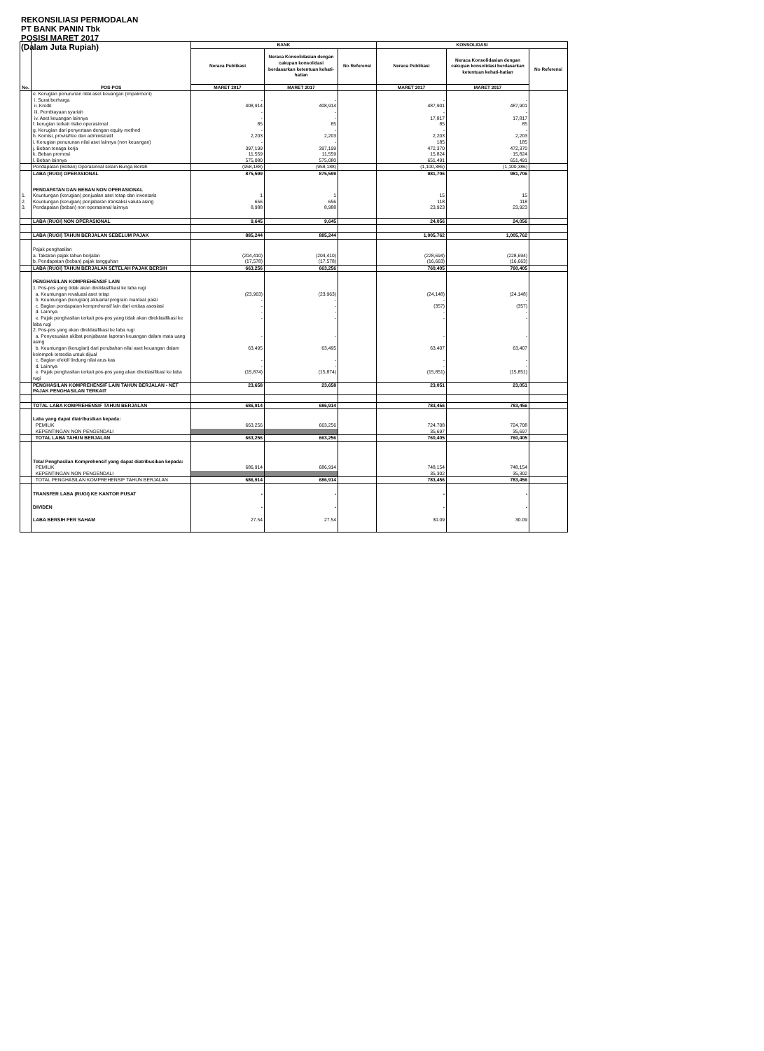REKONSILIASI PERMODALAN
PT BANK PANIN Tbk
POSISI MARET 2017
(Dalam Juta Rupiah)
| No. | POS-POS | BANK | | | KONSOLIDASI | | |
| --- | --- | --- | --- | --- | --- | --- | --- |
| | | Neraca Publikasi | Neraca Konsolidasian dengan cakupan konsolidasi berdasarkan ketentuan kehati-hatian | No Referensi | Neraca Publikasi | Neraca Konsolidasian dengan cakupan konsolidasi berdasarkan ketentuan kehati-hatian | No Referensi |
| | | MARET 2017 | MARET 2017 | | MARET 2017 | MARET 2017 | |
| | e. Kerugian penurunan nilai aset keuangan (impairment) | | | | | | |
| | i. Surat berharga | - | - | | - | - | |
| | ii. Kredit | 408,914 | 408,914 | | 487,901 | 487,901 | |
| | iii. Pembiayaan syariah | - | - | | - | - | |
| | iv. Aset keuangan lainnya | - | - | | 17,817 | 17,817 | |
| | f. kerugian terkait risiko operasional | 85 | 85 | | 85 | 85 | |
| | g. Kerugian dari penyertaan dengan equity method | - | - | | - | - | |
| | h. Komisi, provisi/fee dan administratif | 2,203 | 2,203 | | 2,203 | 2,203 | |
| | i. Kerugian penurunan nilai aset lainnya (non keuangan) | - | - | | 185 | 185 | |
| | j. Beban tenaga kerja | 397,199 | 397,199 | | 472,370 | 472,370 | |
| | k. Beban promosi | 11,559 | 11,559 | | 15,824 | 15,824 | |
| | l. Beban lainnya | 575,080 | 575,080 | | 651,491 | 651,491 | |
| | Pendapatan (Beban) Operasional selain Bunga Bersih | (958,188) | (958,188) | | (1,100,386) | (1,100,386) | |
| | LABA (RUGI) OPERASIONAL | 875,599 | 875,599 | | 981,706 | 981,706 | |
| | PENDAPATAN DAN BEBAN NON OPERASIONAL | | | | | | |
| 1. | Keuntungan (kerugian) penjualan aset tetap dan inventaris | 1 | 1 | | 15 | 15 | |
| 2. | Keuntungan (kerugian) penjabaran transaksi valuta asing | 656 | 656 | | 118 | 118 | |
| 3. | Pendapatan (beban) non operasional lainnya | 8,988 | 8,988 | | 23,923 | 23,923 | |
| | LABA (RUGI) NON OPERASIONAL | 9,645 | 9,645 | | 24,056 | 24,056 | |
| | LABA (RUGI) TAHUN BERJALAN SEBELUM PAJAK | 885,244 | 885,244 | | 1,005,762 | 1,005,762 | |
| | Pajak penghasilan | | | | | | |
| | a. Taksiran pajak tahun berjalan | (204,410) | (204,410) | | (228,694) | (228,694) | |
| | b. Pendapatan (beban) pajak tangguhan | (17,578) | (17,578) | | (16,663) | (16,663) | |
| | LABA (RUGI) TAHUN BERJALAN SETELAH PAJAK BERSIH | 663,256 | 663,256 | | 760,405 | 760,405 | |
| | PENGHASILAN KOMPREHENSIF LAIN | | | | | | |
| | 1. Pos-pos yang tidak akan direklasifikasi ke laba rugi | | | | | | |
| | a. Keuntungan revaluasi aset tetap | (23,963) | (23,963) | | (24,148) | (24,148) | |
| | b. Keuntungan (kerugian) aktuarial program manfaat pasti | - | - | | - | - | |
| | c. Bagian pendapatan komprehensif lain dari entitas asosiasi | - | - | | (357) | (357) | |
| | d. Lainnya | - | - | | - | - | |
| | e. Pajak penghasilan terkait pos-pos yang tidak akan direklasifikasi ke laba rugi | - | - | | - | - | |
| | 2. Pos-pos yang akan direklasifikasi ke laba rugi | | | | | | |
| | a. Penyesuaian akibat penjabaran laporan keuangan dalam mata uang asing | - | - | | - | - | |
| | b. Keuntungan (kerugian) dari perubahan nilai aset keuangan dalam kelompok tersedia untuk dijual | 63,495 | 63,495 | | 63,407 | 63,407 | |
| | c. Bagian efektif lindung nilai arus kas | - | - | | - | - | |
| | d. Lainnya | - | - | | - | - | |
| | e. Pajak penghasilan terkait pos-pos yang akan direklasifikasi ke laba rugi | (15,874) | (15,874) | | (15,851) | (15,851) | |
| | PENGHASILAN KOMPREHENSIF LAIN TAHUN BERJALAN - NET PAJAK PENGHASILAN TERKAIT | 23,658 | 23,658 | | 23,051 | 23,051 | |
| | TOTAL LABA KOMPREHENSIF TAHUN BERJALAN | 686,914 | 686,914 | | 783,456 | 783,456 | |
| | Laba yang dapat diatribusikan kepada: | | | | | | |
| | PEMILIK | 663,256 | 663,256 | | 724,708 | 724,708 | |
| | KEPENTINGAN NON PENGENDALI | | | | 35,697 | 35,697 | |
| | TOTAL LABA TAHUN BERJALAN | 663,256 | 663,256 | | 760,405 | 760,405 | |
| | Total Penghasilan Komprehensif yang dapat diatribusikan kepada: | | | | | | |
| | PEMILIK | 686,914 | 686,914 | | 748,154 | 748,154 | |
| | KEPENTINGAN NON PENGENDALI | | | | 35,302 | 35,302 | |
| | TOTAL PENGHASILAN KOMPREHENSIF TAHUN BERJALAN | 686,914 | 686,914 | | 783,456 | 783,456 | |
| | TRANSFER LABA (RUGI) KE KANTOR PUSAT | - | - | | - | - | |
| | DIVIDEN | - | - | | - | - | |
| | LABA BERSIH PER SAHAM | 27.54 | 27.54 | | 30.09 | 30.09 | |